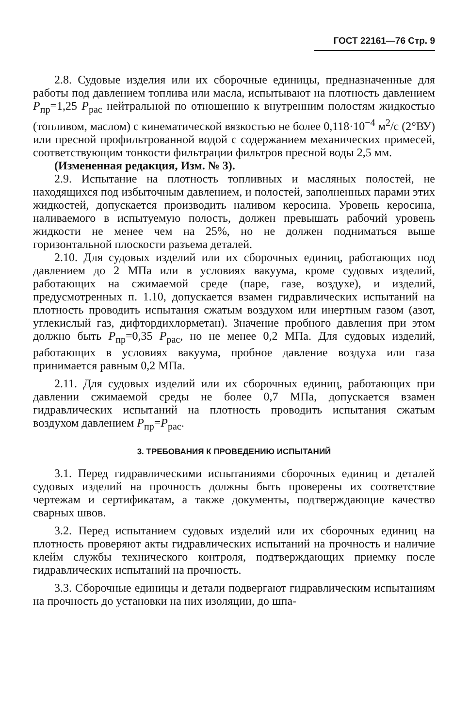ГОСТ 22161—76 Стр. 9
2.8. Судовые изделия или их сборочные единицы, предназначенные для работы под давлением топлива или масла, испытывают на плотность давлением P<sub>пр</sub>=1,25 P<sub>рас</sub> нейтральной по отношению к внутренним полостям жидкостью (топливом, маслом) с кинематической вязкостью не более 0,118·10<sup>−4</sup> м<sup>2</sup>/с (2°ВУ) или пресной профильтрованной водой с содержанием механических примесей, соответствующим тонкости фильтрации фильтров пресной воды 2,5 мм.
(Измененная редакция, Изм. № 3).
2.9. Испытание на плотность топливных и масляных полостей, не находящихся под избыточным давлением, и полостей, заполненных парами этих жидкостей, допускается производить наливом керосина. Уровень керосина, наливаемого в испытуемую полость, должен превышать рабочий уровень жидкости не менее чем на 25%, но не должен подниматься выше горизонтальной плоскости разъема деталей.
2.10. Для судовых изделий или их сборочных единиц, работающих под давлением до 2 МПа или в условиях вакуума, кроме судовых изделий, работающих на сжимаемой среде (паре, газе, воздухе), и изделий, предусмотренных п. 1.10, допускается взамен гидравлических испытаний на плотность проводить испытания сжатым воздухом или инертным газом (азот, углекислый газ, дифтордихлорметан). Значение пробного давления при этом должно быть P<sub>пр</sub>=0,35 P<sub>рас</sub>, но не менее 0,2 МПа. Для судовых изделий, работающих в условиях вакуума, пробное давление воздуха или газа принимается равным 0,2 МПа.
2.11. Для судовых изделий или их сборочных единиц, работающих при давлении сжимаемой среды не более 0,7 МПа, допускается взамен гидравлических испытаний на плотность проводить испытания сжатым воздухом давлением P<sub>пр</sub>=P<sub>рас</sub>.
3. ТРЕБОВАНИЯ К ПРОВЕДЕНИЮ ИСПЫТАНИЙ
3.1. Перед гидравлическими испытаниями сборочных единиц и деталей судовых изделий на прочность должны быть проверены их соответствие чертежам и сертификатам, а также документы, подтверждающие качество сварных швов.
3.2. Перед испытанием судовых изделий или их сборочных единиц на плотность проверяют акты гидравлических испытаний на прочность и наличие клейм службы технического контроля, подтверждающих приемку после гидравлических испытаний на прочность.
3.3. Сборочные единицы и детали подвергают гидравлическим испытаниям на прочность до установки на них изоляции, до шпа-